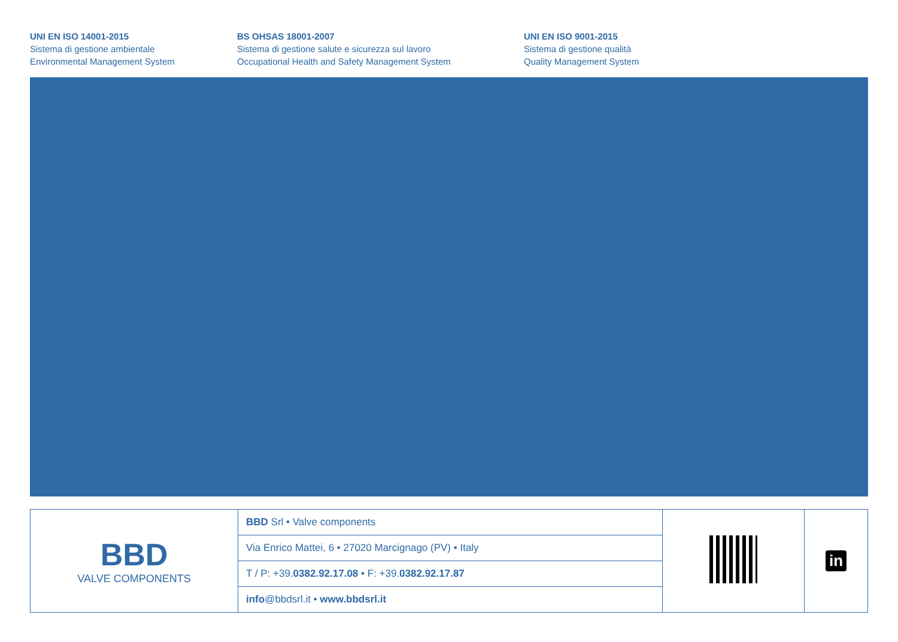UNI EN ISO 14001-2015
Sistema di gestione ambientale
Environmental Management System
BS OHSAS 18001-2007
Sistema di gestione salute e sicurezza sul lavoro
Occupational Health and Safety Management System
UNI EN ISO 9001-2015
Sistema di gestione qualità
Quality Management System
| BBD VALVE COMPONENTS | BBD Srl • Valve components | | in |
| | Via Enrico Mattei, 6 • 27020 Marcignago (PV) • Italy | | |
| | T / P: +39. 0382.92.17.08 • F: +39. 0382.92.17.87 | | |
| | info @bbdsrl.it • www.bbdsrl.it | | |